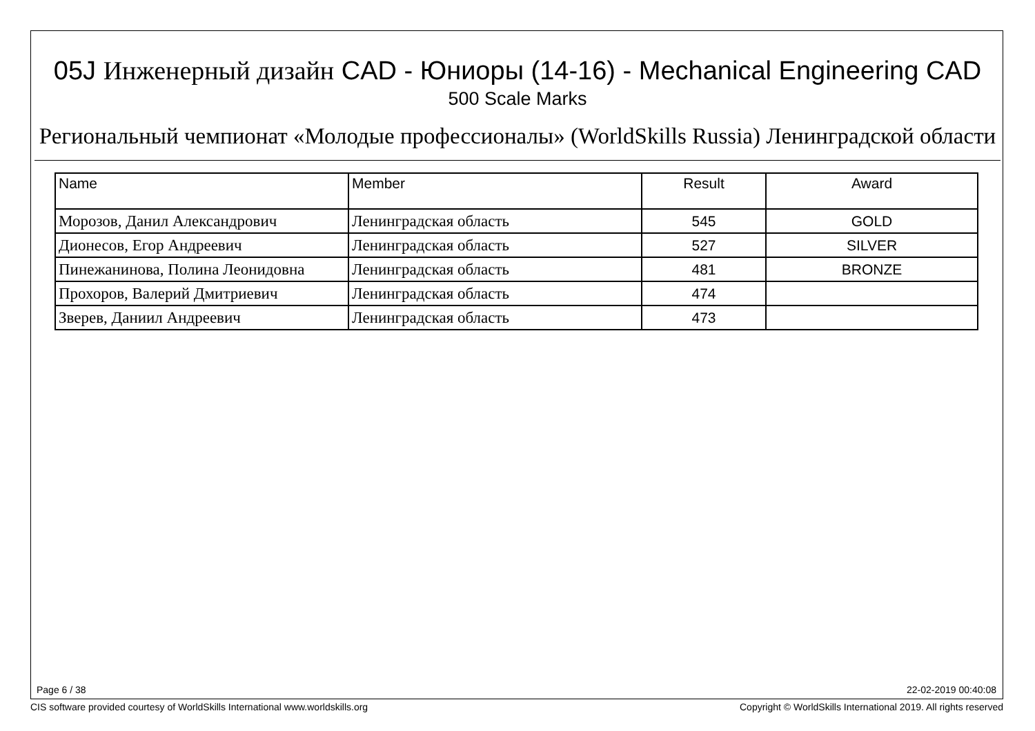05J Инженерный дизайн CAD - Юниоры (14-16) - Mechanical Engineering CAD
500 Scale Marks
Региональный чемпионат «Молодые профессионалы» (WorldSkills Russia) Ленинградской области
| Name | Member | Result | Award |
| --- | --- | --- | --- |
| Морозов, Данил Александрович | Ленинградская область | 545 | GOLD |
| Дионесов, Егор Андреевич | Ленинградская область | 527 | SILVER |
| Пинежанинова, Полина Леонидовна | Ленинградская область | 481 | BRONZE |
| Прохоров, Валерий Дмитриевич | Ленинградская область | 474 | |
| Зверев, Даниил Андреевич | Ленинградская область | 473 | |
Page 6 / 38 22-02-2019 00:40:08
CIS software provided courtesy of WorldSkills International www.worldskills.org
Copyright © WorldSkills International 2019. All rights reserved